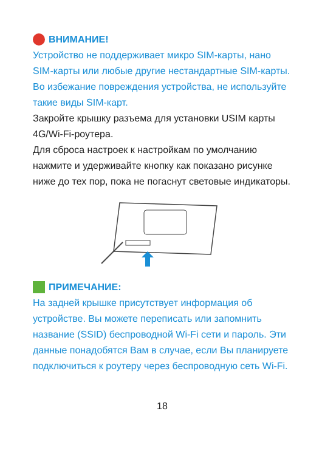ВНИМАНИЕ!
Устройство не поддерживает микро SIM-карты, нано SIM-карты или любые другие нестандартные SIM-карты. Во избежание повреждения устройства, не используйте такие виды SIM-карт.
Закройте крышку разъема для установки USIM карты 4G/Wi-Fi-роутера.
Для сброса настроек к настройкам по умолчанию нажмите и удерживайте кнопку как показано рисунке ниже до тех пор, пока не погаснут световые индикаторы.
ПРИМЕЧАНИЕ:
На задней крышке присутствует информация об устройстве. Вы можете переписать или запомнить название (SSID) беспроводной Wi-Fi сети и пароль. Эти данные понадобятся Вам в случае, если Вы планируете подключиться к роутеру через беспроводную сеть Wi-Fi.
18